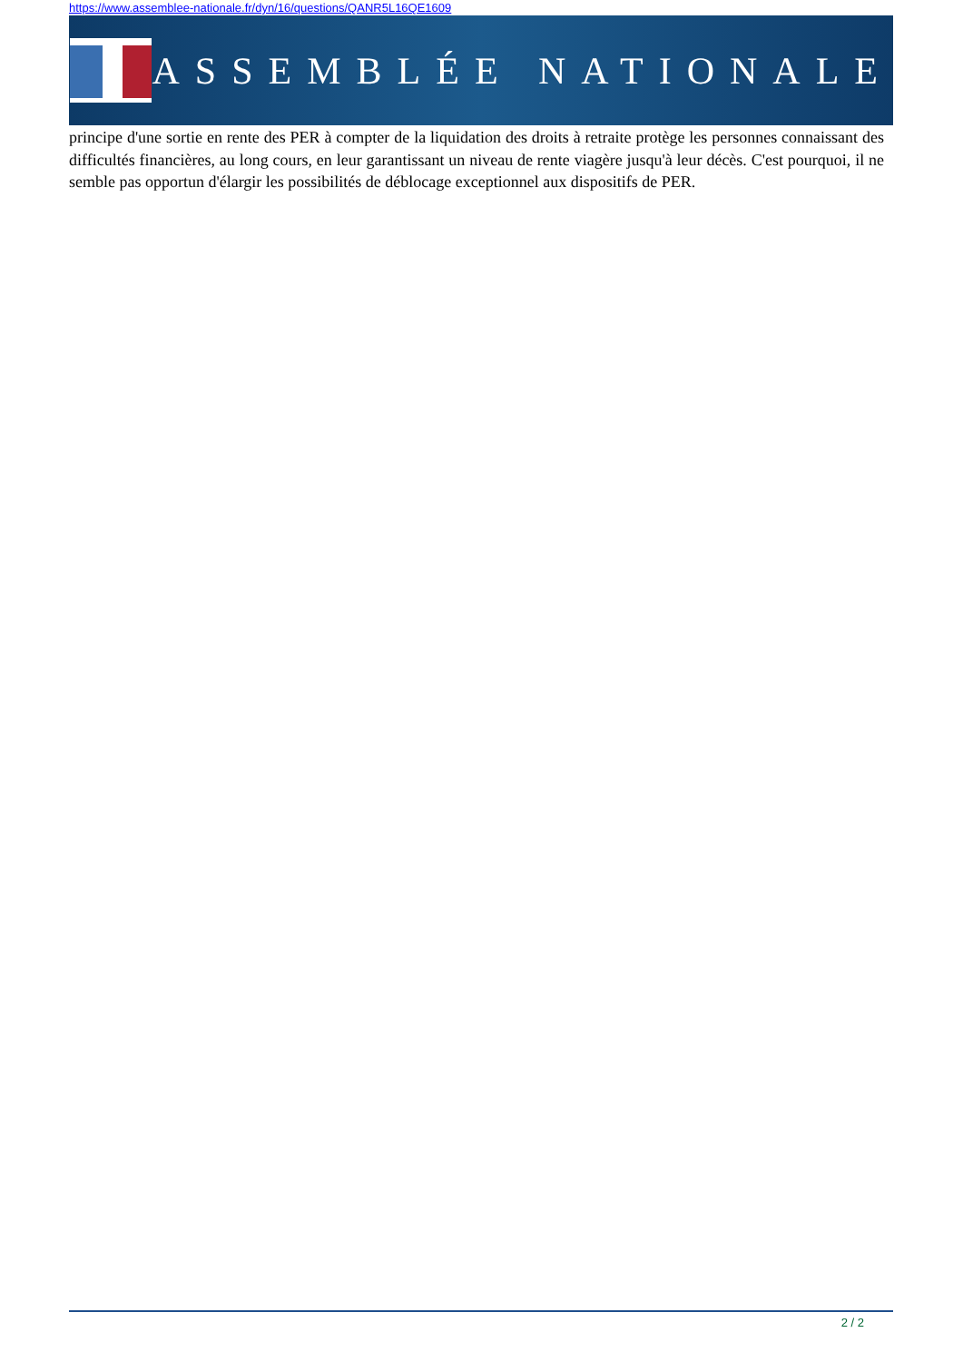https://www.assemblee-nationale.fr/dyn/16/questions/QANR5L16QE1609
ASSEMBLÉE NATIONALE
principe d'une sortie en rente des PER à compter de la liquidation des droits à retraite protège les personnes connaissant des difficultés financières, au long cours, en leur garantissant un niveau de rente viagère jusqu'à leur décès. C'est pourquoi, il ne semble pas opportun d'élargir les possibilités de déblocage exceptionnel aux dispositifs de PER.
2 / 2